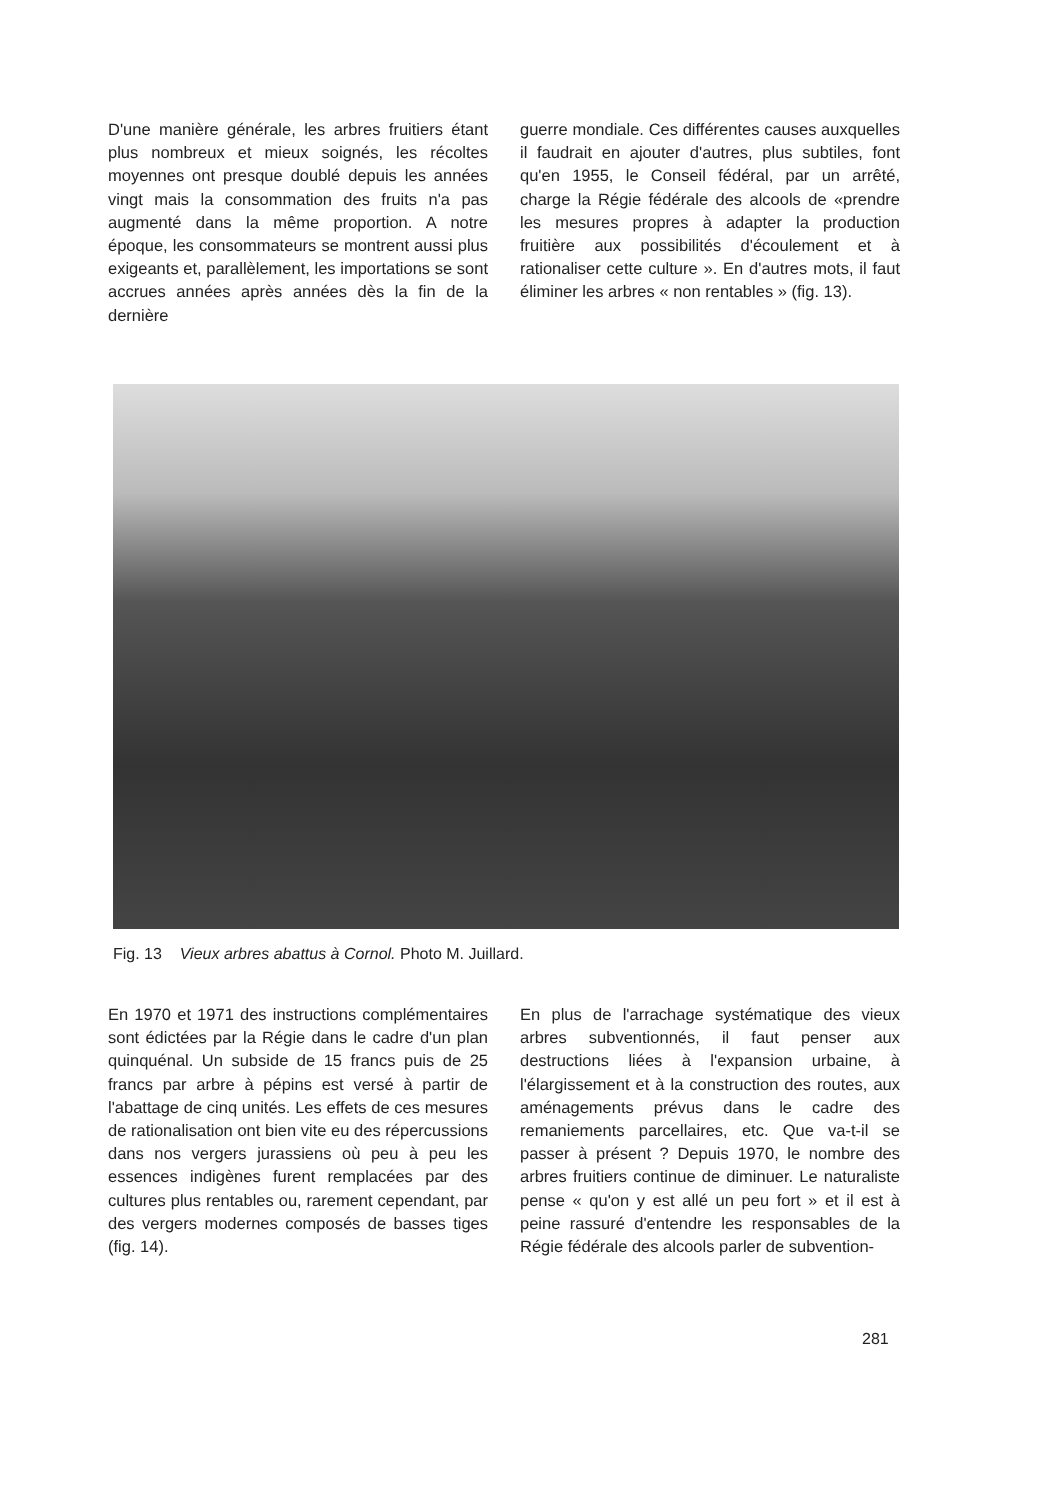D'une manière générale, les arbres fruitiers étant plus nombreux et mieux soignés, les récoltes moyennes ont presque doublé depuis les années vingt mais la consommation des fruits n'a pas augmenté dans la même proportion. A notre époque, les consommateurs se montrent aussi plus exigeants et, parallèlement, les importations se sont accrues années après années dès la fin de la dernière
guerre mondiale. Ces différentes causes auxquelles il faudrait en ajouter d'autres, plus subtiles, font qu'en 1955, le Conseil fédéral, par un arrêté, charge la Régie fédérale des alcools de «prendre les mesures propres à adapter la production fruitière aux possibilités d'écoulement et à rationaliser cette culture ». En d'autres mots, il faut éliminer les arbres « non rentables » (fig. 13).
Fig. 13 Vieux arbres abattus à Cornol. Photo M. Juillard.
En 1970 et 1971 des instructions complémentaires sont édictées par la Régie dans le cadre d'un plan quinquénal. Un subside de 15 francs puis de 25 francs par arbre à pépins est versé à partir de l'abattage de cinq unités. Les effets de ces mesures de rationalisation ont bien vite eu des répercussions dans nos vergers jurassiens où peu à peu les essences indigènes furent remplacées par des cultures plus rentables ou, rarement cependant, par des vergers modernes composés de basses tiges (fig. 14).
En plus de l'arrachage systématique des vieux arbres subventionnés, il faut penser aux destructions liées à l'expansion urbaine, à l'élargissement et à la construction des routes, aux aménagements prévus dans le cadre des remaniements parcellaires, etc. Que va-t-il se passer à présent ? Depuis 1970, le nombre des arbres fruitiers continue de diminuer. Le naturaliste pense « qu'on y est allé un peu fort » et il est à peine rassuré d'entendre les responsables de la Régie fédérale des alcools parler de subvention-
281